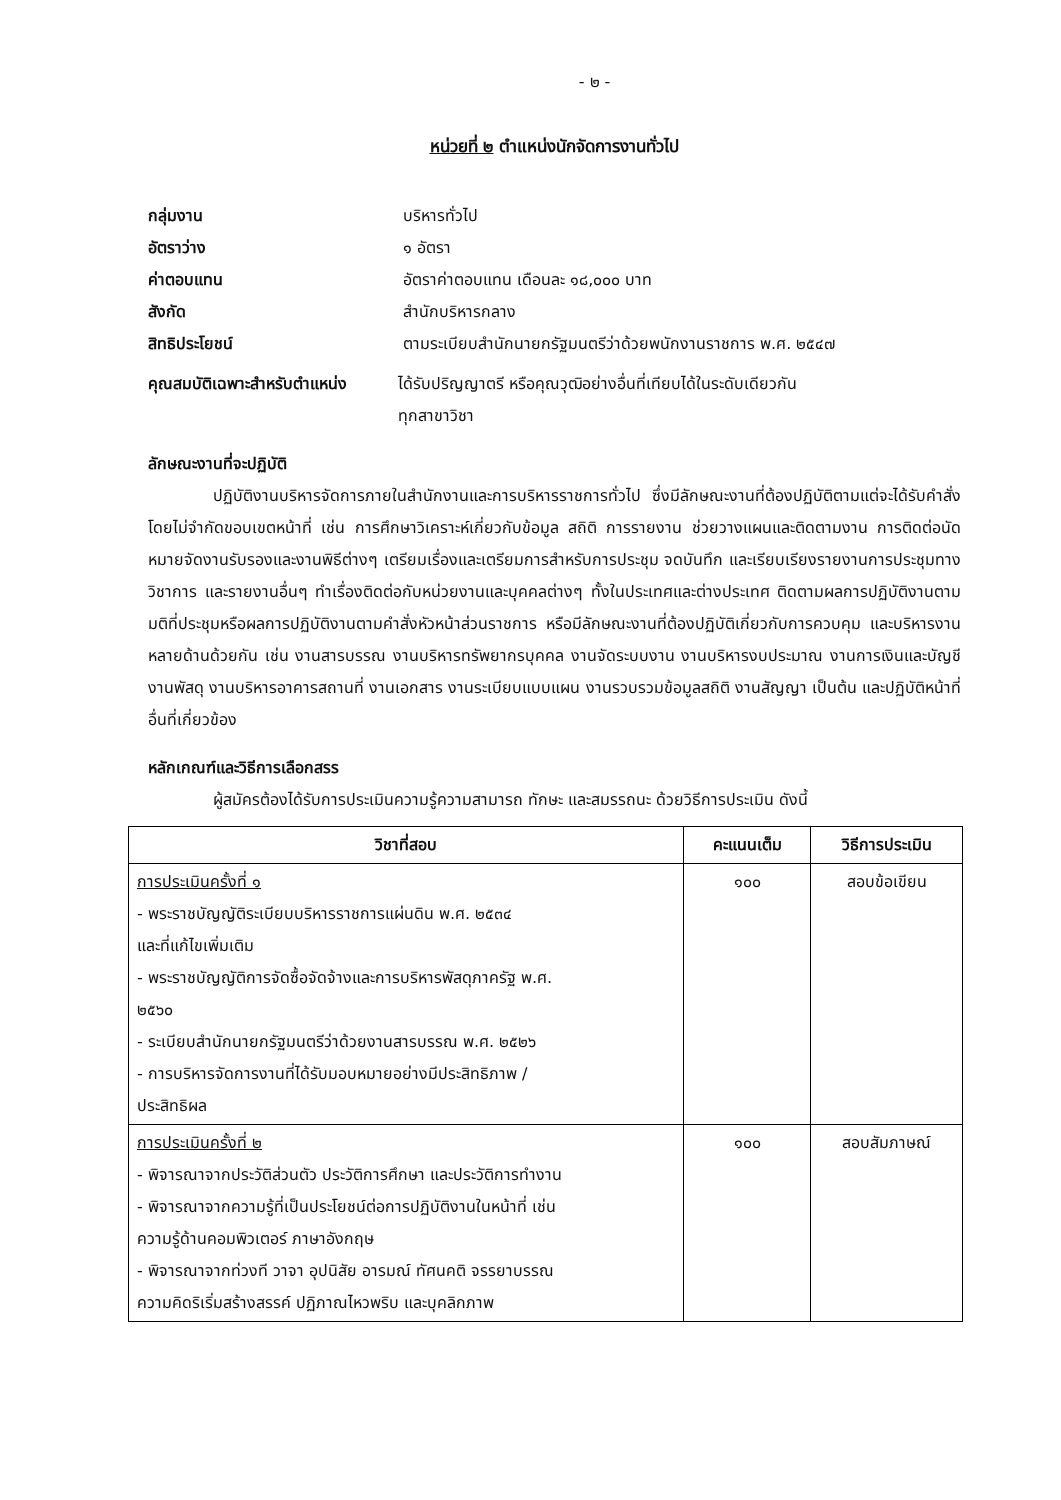- ๒ -
หน่วยที่ ๒ ตำแหน่งนักจัดการงานทั่วไป
กลุ่มงาน บริหารทั่วไป
อัตราว่าง ๑ อัตรา
ค่าตอบแทน อัตราค่าตอบแทน เดือนละ ๑๘,๐๐๐ บาท
สังกัด สำนักบริหารกลาง
สิทธิประโยชน์ ตามระเบียบสำนักนายกรัฐมนตรีว่าด้วยพนักงานราชการ พ.ศ. ๒๕๔๗
คุณสมบัติเฉพาะสำหรับตำแหน่ง
ได้รับปริญญาตรี หรือคุณวุฒิอย่างอื่นที่เทียบได้ในระดับเดียวกัน
ทุกสาขาวิชา
ลักษณะงานที่จะปฏิบัติ
ปฏิบัติงานบริหารจัดการภายในสำนักงานและการบริหารราชการทั่วไป ซึ่งมีลักษณะงานที่ต้องปฏิบัติตามแต่จะได้รับคำสั่งโดยไม่จำกัดขอบเขตหน้าที่ เช่น การศึกษาวิเคราะห์เกี่ยวกับข้อมูล สถิติ การรายงาน ช่วยวางแผนและติดตามงาน การติดต่อนัดหมายจัดงานรับรองและงานพิธีต่างๆ เตรียมเรื่องและเตรียมการสำหรับการประชุม จดบันทึก และเรียบเรียงรายงานการประชุมทางวิชาการ และรายงานอื่นๆ ทำเรื่องติดต่อกับหน่วยงานและบุคคลต่างๆ ทั้งในประเทศและต่างประเทศ ติดตามผลการปฏิบัติงานตามมติที่ประชุมหรือผลการปฏิบัติงานตามคำสั่งหัวหน้าส่วนราชการ หรือมีลักษณะงานที่ต้องปฏิบัติเกี่ยวกับการควบคุม และบริหารงานหลายด้านด้วยกัน เช่น งานสารบรรณ งานบริหารทรัพยากรบุคคล งานจัดระบบงาน งานบริหารงบประมาณ งานการเงินและบัญชี งานพัสดุ งานบริหารอาคารสถานที่ งานเอกสาร งานระเบียบแบบแผน งานรวบรวมข้อมูลสถิติ งานสัญญา เป็นต้น และปฏิบัติหน้าที่อื่นที่เกี่ยวข้อง
หลักเกณฑ์และวิธีการเลือกสรร
ผู้สมัครต้องได้รับการประเมินความรู้ความสามารถ ทักษะ และสมรรถนะ ด้วยวิธีการประเมิน ดังนี้
| วิชาที่สอบ | คะแนนเต็ม | วิธีการประเมิน |
| --- | --- | --- |
| การประเมินครั้งที่ ๑ - พระราชบัญญัติระเบียบบริหารราชการแผ่นดิน พ.ศ. ๒๕๓๔ และที่แก้ไขเพิ่มเติม - พระราชบัญญัติการจัดซื้อจัดจ้างและการบริหารพัสดุภาครัฐ พ.ศ. ๒๕๖๐ - ระเบียบสำนักนายกรัฐมนตรีว่าด้วยงานสารบรรณ พ.ศ. ๒๕๒๖ - การบริหารจัดการงานที่ได้รับมอบหมายอย่างมีประสิทธิภาพ / ประสิทธิผล | ๑๐๐ | สอบข้อเขียน |
| การประเมินครั้งที่ ๒ - พิจารณาจากประวัติส่วนตัว ประวัติการศึกษา และประวัติการทำงาน - พิจารณาจากความรู้ที่เป็นประโยชน์ต่อการปฏิบัติงานในหน้าที่ เช่น ความรู้ด้านคอมพิวเตอร์ ภาษาอังกฤษ - พิจารณาจากท่วงที วาจา อุปนิสัย อารมณ์ ทัศนคติ จรรยาบรรณ ความคิดริเริ่มสร้างสรรค์ ปฏิภาณไหวพริบ และบุคลิกภาพ | ๑๐๐ | สอบสัมภาษณ์ |